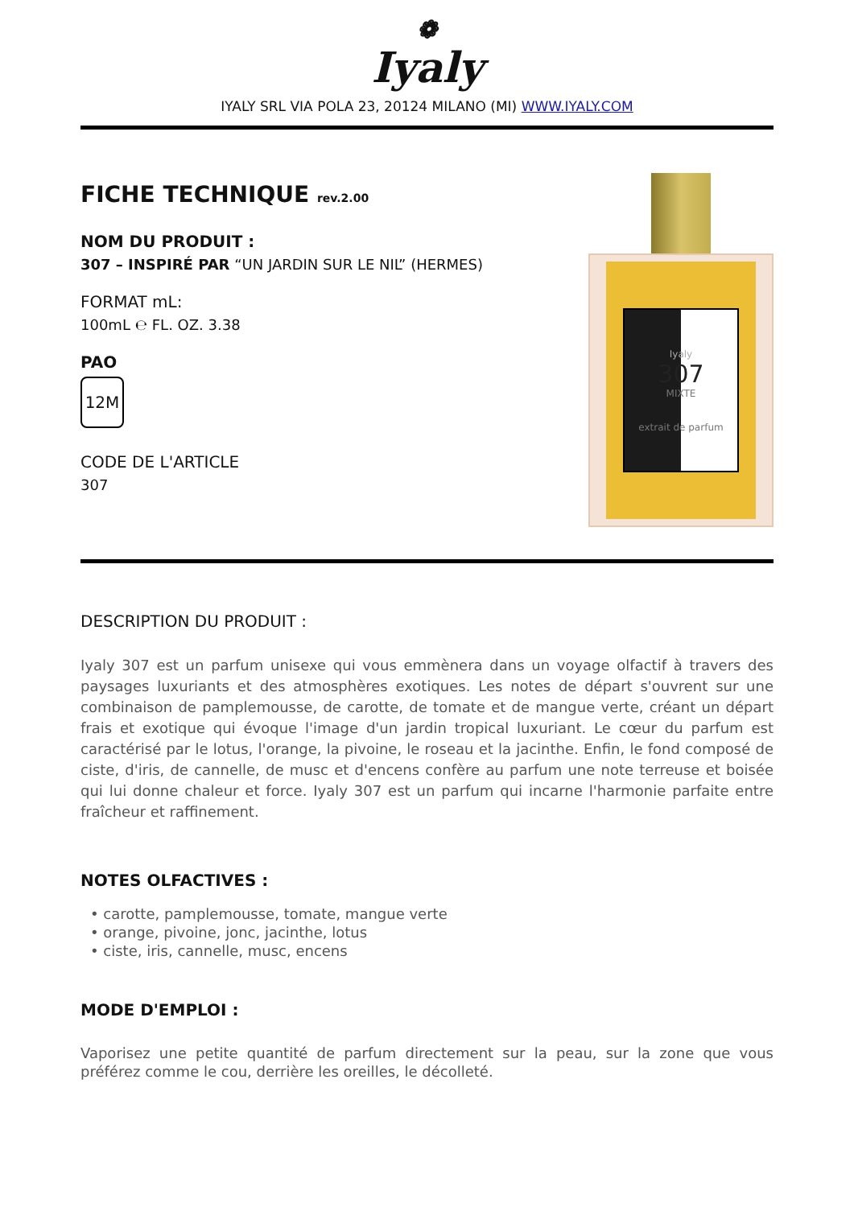❁
Iyaly
IYALY SRL VIA POLA 23, 20124 MILANO (MI) WWW.IYALY.COM
FICHE TECHNIQUE rev.2.00
NOM DU PRODUIT :
307 – INSPIRÉ PAR “UN JARDIN SUR LE NIL” (HERMES)
FORMAT mL:
100mL ℮ FL. OZ. 3.38
PAO
12M
CODE DE L'ARTICLE
307
Iyaly
307
MIXTE
extrait de parfum
DESCRIPTION DU PRODUIT :
Iyaly 307 est un parfum unisexe qui vous emmènera dans un voyage olfactif à travers des paysages luxuriants et des atmosphères exotiques. Les notes de départ s'ouvrent sur une combinaison de pamplemousse, de carotte, de tomate et de mangue verte, créant un départ frais et exotique qui évoque l'image d'un jardin tropical luxuriant. Le cœur du parfum est caractérisé par le lotus, l'orange, la pivoine, le roseau et la jacinthe. Enfin, le fond composé de ciste, d'iris, de cannelle, de musc et d'encens confère au parfum une note terreuse et boisée qui lui donne chaleur et force. Iyaly 307 est un parfum qui incarne l'harmonie parfaite entre fraîcheur et raffinement.
NOTES OLFACTIVES :
• carotte, pamplemousse, tomate, mangue verte
• orange, pivoine, jonc, jacinthe, lotus
• ciste, iris, cannelle, musc, encens
MODE D'EMPLOI :
Vaporisez une petite quantité de parfum directement sur la peau, sur la zone que vous préférez comme le cou, derrière les oreilles, le décolleté.